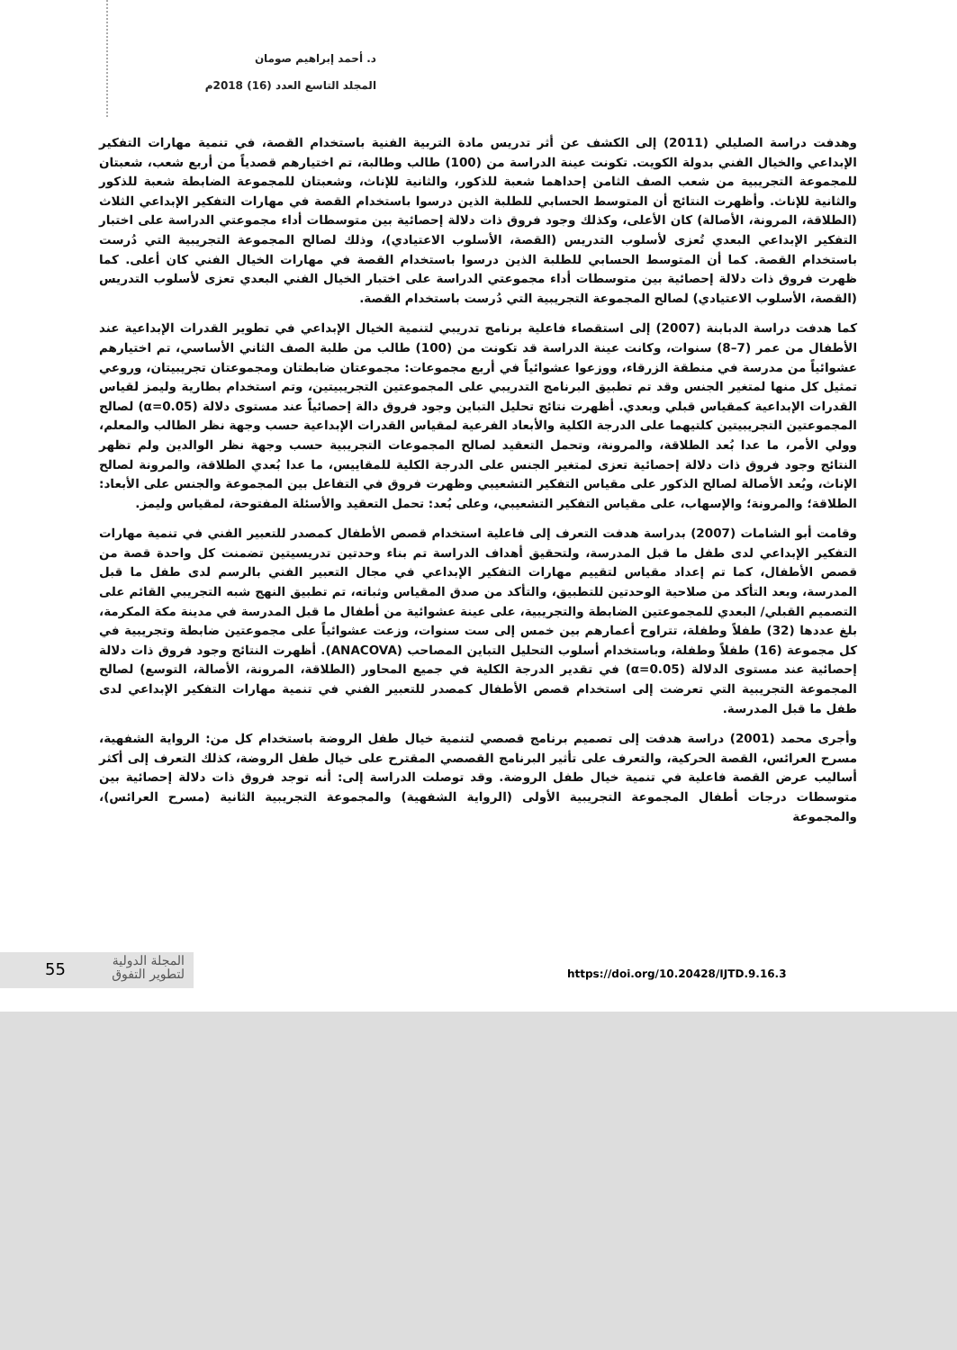د. أحمد إبراهيم صومان
المجلد التاسع العدد (16) 2018م
وهدفت دراسة الصليلي (2011) إلى الكشف عن أثر تدريس مادة التربية الفنية باستخدام القصة، في تنمية مهارات التفكير الإبداعي والخيال الفني بدولة الكويت. تكونت عينة الدراسة من (100) طالب وطالبة، تم اختيارهم قصدياً من أربع شعب، شعبتان للمجموعة التجريبية من شعب الصف الثامن إحداهما شعبة للذكور، والثانية للإناث، وشعبتان للمجموعة الضابطة شعبة للذكور والثانية للإناث. وأظهرت النتائج أن المتوسط الحسابي للطلبة الذين درسوا باستخدام القصة في مهارات التفكير الإبداعي الثلاث (الطلاقة، المرونة، الأصالة) كان الأعلى، وكذلك وجود فروق ذات دلالة إحصائية بين متوسطات أداء مجموعتي الدراسة على اختبار التفكير الإبداعي البعدي تُعزى لأسلوب التدريس (القصة، الأسلوب الاعتيادي)، وذلك لصالح المجموعة التجريبية التي دُرست باستخدام القصة. كما أن المتوسط الحسابي للطلبة الذين درسوا باستخدام القصة في مهارات الخيال الفني كان أعلى. كما ظهرت فروق ذات دلالة إحصائية بين متوسطات أداء مجموعتي الدراسة على اختبار الخيال الفني البعدي تعزى لأسلوب التدريس (القصة، الأسلوب الاعتيادي) لصالح المجموعة التجريبية التي دُرست باستخدام القصة.
كما هدفت دراسة الدبابنة (2007) إلى استقصاء فاعلية برنامج تدريبي لتنمية الخيال الإبداعي في تطوير القدرات الإبداعية عند الأطفال من عمر (7–8) سنوات، وكانت عينة الدراسة قد تكونت من (100) طالب من طلبة الصف الثاني الأساسي، تم اختيارهم عشوائياً من مدرسة في منطقة الزرقاء، ووزعوا عشوائياً في أربع مجموعات: مجموعتان ضابطتان ومجموعتان تجريبيتان، وروعي تمثيل كل منها لمتغير الجنس وقد تم تطبيق البرنامج التدريبي على المجموعتين التجريبيتين، وتم استخدام بطارية وليمز لقياس القدرات الإبداعية كمقياس قبلي وبعدي. أظهرت نتائج تحليل التباين وجود فروق دالة إحصائياً عند مستوى دلالة (α=0.05) لصالح المجموعتين التجريبيتين كلتيهما على الدرجة الكلية والأبعاد الفرعية لمقياس القدرات الإبداعية حسب وجهة نظر الطالب والمعلم، وولي الأمر، ما عدا بُعد الطلاقة، والمرونة، وتحمل التعقيد لصالح المجموعات التجريبية حسب وجهة نظر الوالدين ولم تظهر النتائج وجود فروق ذات دلالة إحصائية تعزى لمتغير الجنس على الدرجة الكلية للمقاييس، ما عدا بُعدي الطلاقة، والمرونة لصالح الإناث، وبُعد الأصالة لصالح الذكور على مقياس التفكير التشعيبي وظهرت فروق في التفاعل بين المجموعة والجنس على الأبعاد: الطلاقة؛ والمرونة؛ والإسهاب، على مقياس التفكير التشعيبي، وعلى بُعد: تحمل التعقيد والأسئلة المفتوحة، لمقياس وليمز.
وقامت أبو الشامات (2007) بدراسة هدفت التعرف إلى فاعلية استخدام قصص الأطفال كمصدر للتعبير الفني في تنمية مهارات التفكير الإبداعي لدى طفل ما قبل المدرسة، ولتحقيق أهداف الدراسة تم بناء وحدتين تدريسيتين تضمنت كل واحدة قصة من قصص الأطفال، كما تم إعداد مقياس لتقييم مهارات التفكير الإبداعي في مجال التعبير الفني بالرسم لدى طفل ما قبل المدرسة، وبعد التأكد من صلاحية الوحدتين للتطبيق، والتأكد من صدق المقياس وثباته، تم تطبيق النهج شبه التجريبي القائم على التصميم القبلي/ البعدي للمجموعتين الضابطة والتجريبية، على عينة عشوائية من أطفال ما قبل المدرسة في مدينة مكة المكرمة، بلغ عددها (32) طفلاً وطفلة، تتراوح أعمارهم بين خمس إلى ست سنوات، وزعت عشوائياً على مجموعتين ضابطة وتجريبية في كل مجموعة (16) طفلاً وطفلة، وباستخدام أسلوب التحليل التباين المصاحب (ANACOVA). أظهرت النتائج وجود فروق ذات دلالة إحصائية عند مستوى الدلالة (α=0.05) في تقدير الدرجة الكلية في جميع المحاور (الطلاقة، المرونة، الأصالة، التوسع) لصالح المجموعة التجريبية التي تعرضت إلى استخدام قصص الأطفال كمصدر للتعبير الفني في تنمية مهارات التفكير الإبداعي لدى طفل ما قبل المدرسة.
وأجرى محمد (2001) دراسة هدفت إلى تصميم برنامج قصصي لتنمية خيال طفل الروضة باستخدام كل من: الرواية الشفهية، مسرح العرائس، القصة الحركية، والتعرف على تأثير البرنامج القصصي المقترح على خيال طفل الروضة، كذلك التعرف إلى أكثر أساليب عرض القصة فاعلية في تنمية خيال طفل الروضة. وقد توصلت الدراسة إلى: أنه توجد فروق ذات دلالة إحصائية بين متوسطات درجات أطفال المجموعة التجريبية الأولى (الرواية الشفهية) والمجموعة التجريبية الثانية (مسرح العرائس)، والمجموعة
55
المجلة الدولية
لتطوير التفوق
https://doi.org/10.20428/IJTD.9.16.3